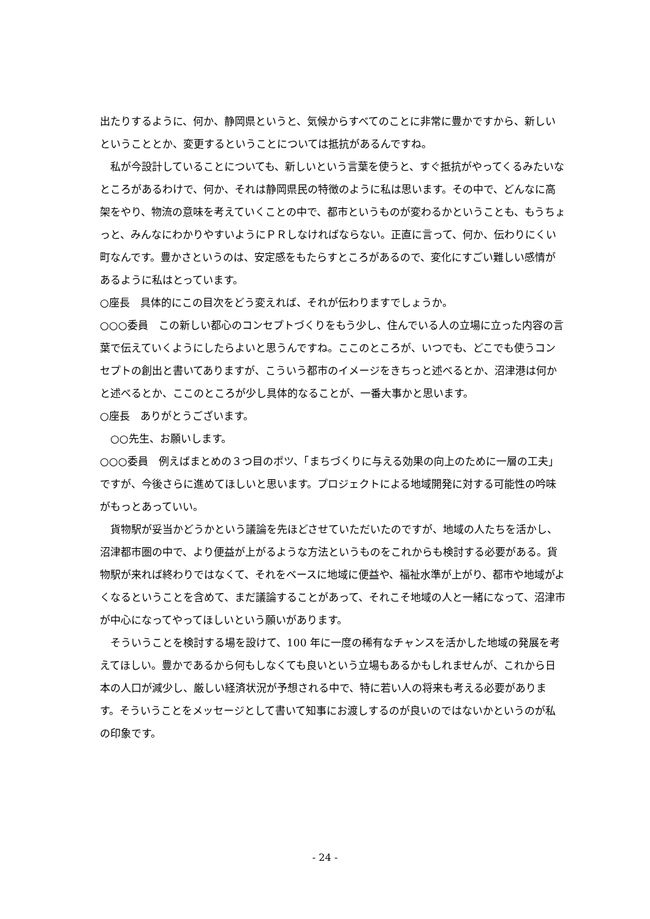出たりするように、何か、静岡県というと、気候からすべてのことに非常に豊かですから、新しいということとか、変更するということについては抵抗があるんですね。
私が今設計していることについても、新しいという言葉を使うと、すぐ抵抗がやってくるみたいなところがあるわけで、何か、それは静岡県民の特徴のように私は思います。その中で、どんなに高架をやり、物流の意味を考えていくことの中で、都市というものが変わるかということも、もうちょっと、みんなにわかりやすいようにＰＲしなければならない。正直に言って、何か、伝わりにくい町なんです。豊かさというのは、安定感をもたらすところがあるので、変化にすごい難しい感情があるように私はとっています。
○座長　具体的にこの目次をどう変えれば、それが伝わりますでしょうか。
○○○委員　この新しい都心のコンセプトづくりをもう少し、住んでいる人の立場に立った内容の言葉で伝えていくようにしたらよいと思うんですね。ここのところが、いつでも、どこでも使うコンセプトの創出と書いてありますが、こういう都市のイメージをきちっと述べるとか、沼津港は何かと述べるとか、ここのところが少し具体的なることが、一番大事かと思います。
○座長　ありがとうございます。
○○先生、お願いします。
○○○委員　例えばまとめの３つ目のポツ、「まちづくりに与える効果の向上のために一層の工夫」ですが、今後さらに進めてほしいと思います。プロジェクトによる地域開発に対する可能性の吟味がもっとあっていい。
貨物駅が妥当かどうかという議論を先ほどさせていただいたのですが、地域の人たちを活かし、沼津都市圏の中で、より便益が上がるような方法というものをこれからも検討する必要がある。貨物駅が来れば終わりではなくて、それをベースに地域に便益や、福祉水準が上がり、都市や地域がよくなるということを含めて、まだ議論することがあって、それこそ地域の人と一緒になって、沼津市が中心になってやってほしいという願いがあります。
そういうことを検討する場を設けて、100 年に一度の稀有なチャンスを活かした地域の発展を考えてほしい。豊かであるから何もしなくても良いという立場もあるかもしれませんが、これから日本の人口が減少し、厳しい経済状況が予想される中で、特に若い人の将来も考える必要があります。そういうことをメッセージとして書いて知事にお渡しするのが良いのではないかというのが私の印象です。
- 24 -